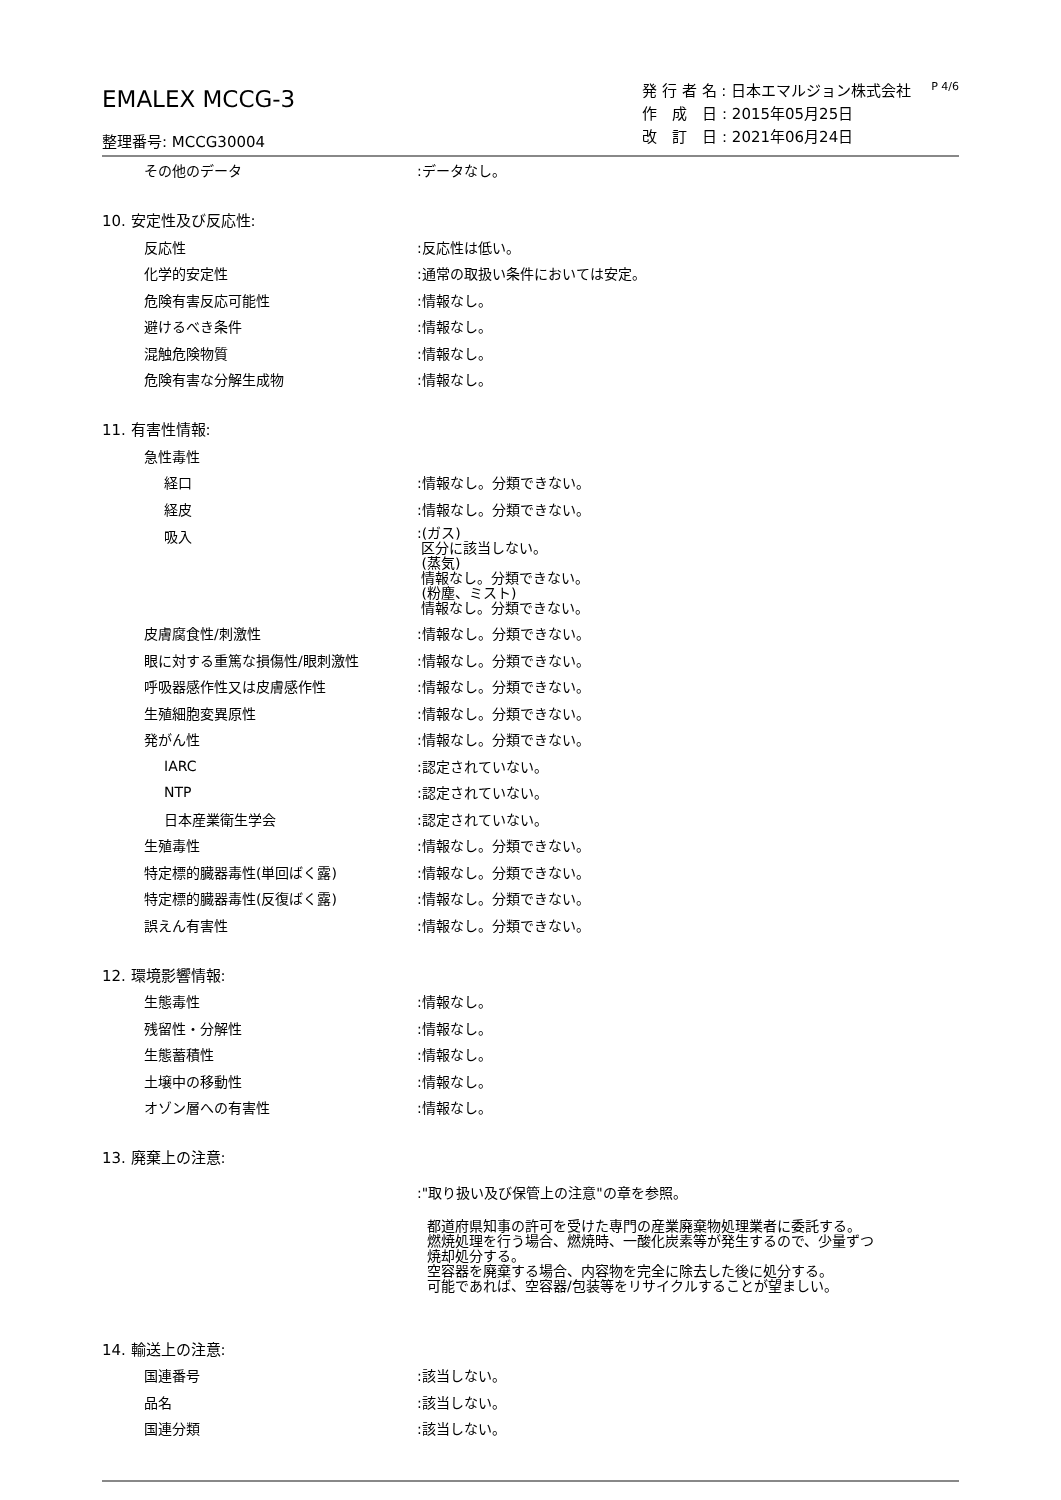EMALEX MCCG-3
整理番号: MCCG30004
発 行 者 名 : 日本エマルジョン株式会社
作　成　日 : 2015年05月25日
改　訂　日 : 2021年06月24日
P 4/6
その他のデータ :データなし。
10. 安定性及び反応性:
反応性 :反応性は低い。
化学的安定性 :通常の取扱い条件においては安定。
危険有害反応可能性 :情報なし。
避けるべき条件 :情報なし。
混触危険物質 :情報なし。
危険有害な分解生成物 :情報なし。
11. 有害性情報:
急性毒性
経口 :情報なし。分類できない。
経皮 :情報なし。分類できない。
吸入
:(ガス)
区分に該当しない。
(蒸気)
情報なし。分類できない。
(粉塵、ミスト)
情報なし。分類できない。
皮膚腐食性/刺激性 :情報なし。分類できない。
眼に対する重篤な損傷性/眼刺激性 :情報なし。分類できない。
呼吸器感作性又は皮膚感作性 :情報なし。分類できない。
生殖細胞変異原性 :情報なし。分類できない。
発がん性 :情報なし。分類できない。
IARC :認定されていない。
NTP :認定されていない。
日本産業衛生学会 :認定されていない。
生殖毒性 :情報なし。分類できない。
特定標的臓器毒性(単回ばく露) :情報なし。分類できない。
特定標的臓器毒性(反復ばく露) :情報なし。分類できない。
誤えん有害性 :情報なし。分類できない。
12. 環境影響情報:
生態毒性 :情報なし。
残留性・分解性 :情報なし。
生態蓄積性 :情報なし。
土壌中の移動性 :情報なし。
オゾン層への有害性 :情報なし。
13. 廃棄上の注意:
:"取り扱い及び保管上の注意"の章を参照。
都道府県知事の許可を受けた専門の産業廃棄物処理業者に委託する。
燃焼処理を行う場合、燃焼時、一酸化炭素等が発生するので、少量ずつ
焼却処分する。
空容器を廃棄する場合、内容物を完全に除去した後に処分する。
可能であれば、空容器/包装等をリサイクルすることが望ましい。
14. 輸送上の注意:
国連番号 :該当しない。
品名 :該当しない。
国連分類 :該当しない。